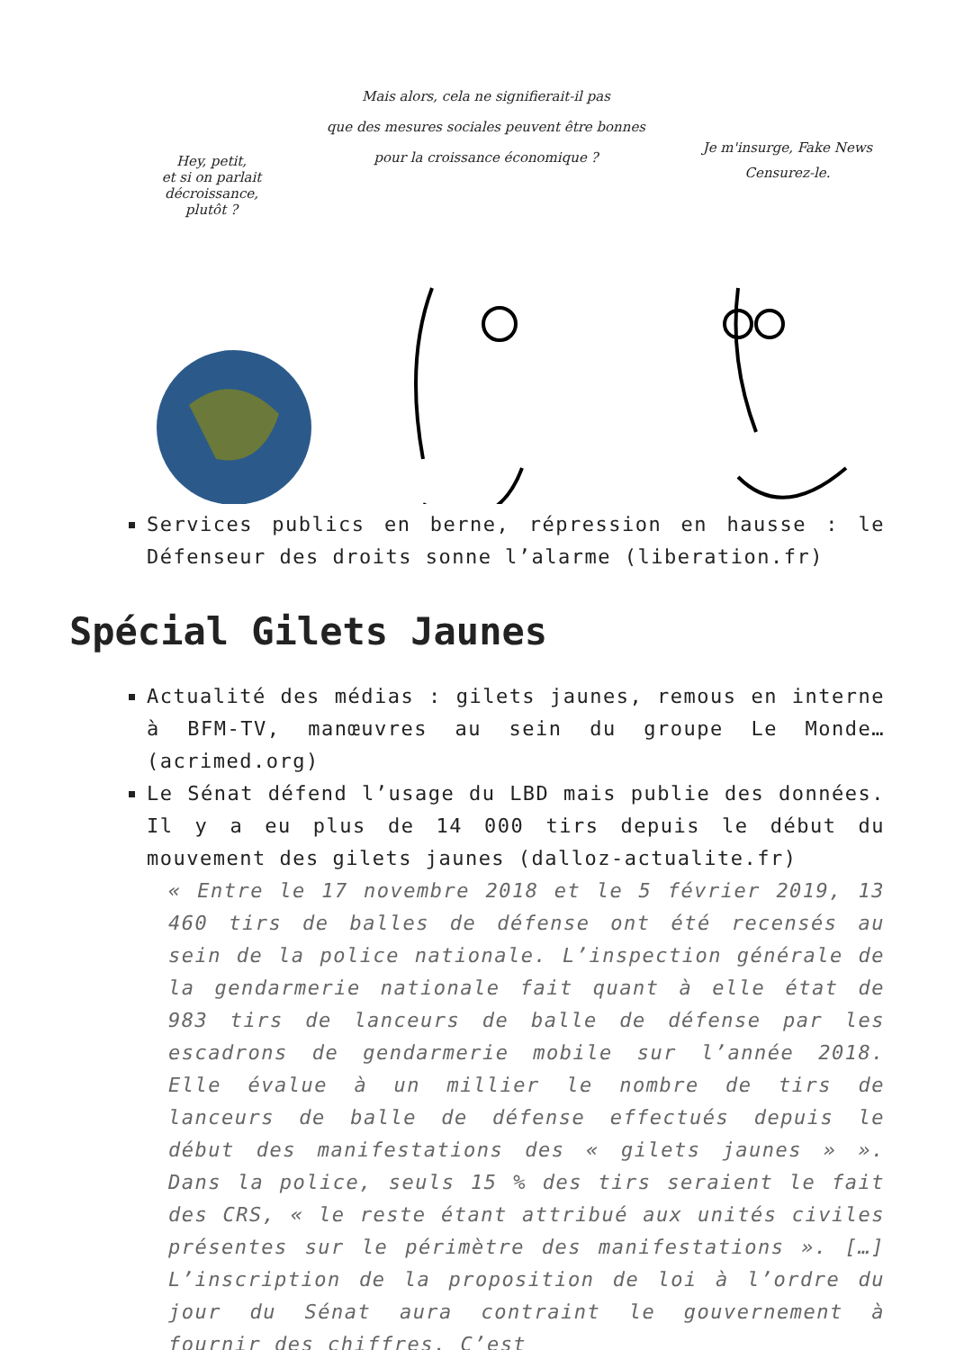Hey, petit,
et si on parlait
décroissance,
plutôt ?
Mais alors, cela ne signifierait-il pas
que des mesures sociales peuvent être bonnes
pour la croissance économique ?
Je m'insurge, Fake News
Censurez-le.
Services publics en berne, répression en hausse : le Défenseur des droits sonne l’alarme (liberation.fr)
Spécial Gilets Jaunes
Actualité des médias : gilets jaunes, remous en interne à BFM-TV, manœuvres au sein du groupe Le Monde… (acrimed.org)
Le Sénat défend l’usage du LBD mais publie des données. Il y a eu plus de 14 000 tirs depuis le début du mouvement des gilets jaunes (dalloz-actualite.fr)
« Entre le 17 novembre 2018 et le 5 février 2019, 13 460 tirs de balles de défense ont été recensés au sein de la police nationale. L’inspection générale de la gendarmerie nationale fait quant à elle état de 983 tirs de lanceurs de balle de défense par les escadrons de gendarmerie mobile sur l’année 2018. Elle évalue à un millier le nombre de tirs de lanceurs de balle de défense effectués depuis le début des manifestations des « gilets jaunes » ». Dans la police, seuls 15 % des tirs seraient le fait des CRS, « le reste étant attribué aux unités civiles présentes sur le périmètre des manifestations ». […] L’inscription de la proposition de loi à l’ordre du jour du Sénat aura contraint le gouvernement à fournir des chiffres. C’est